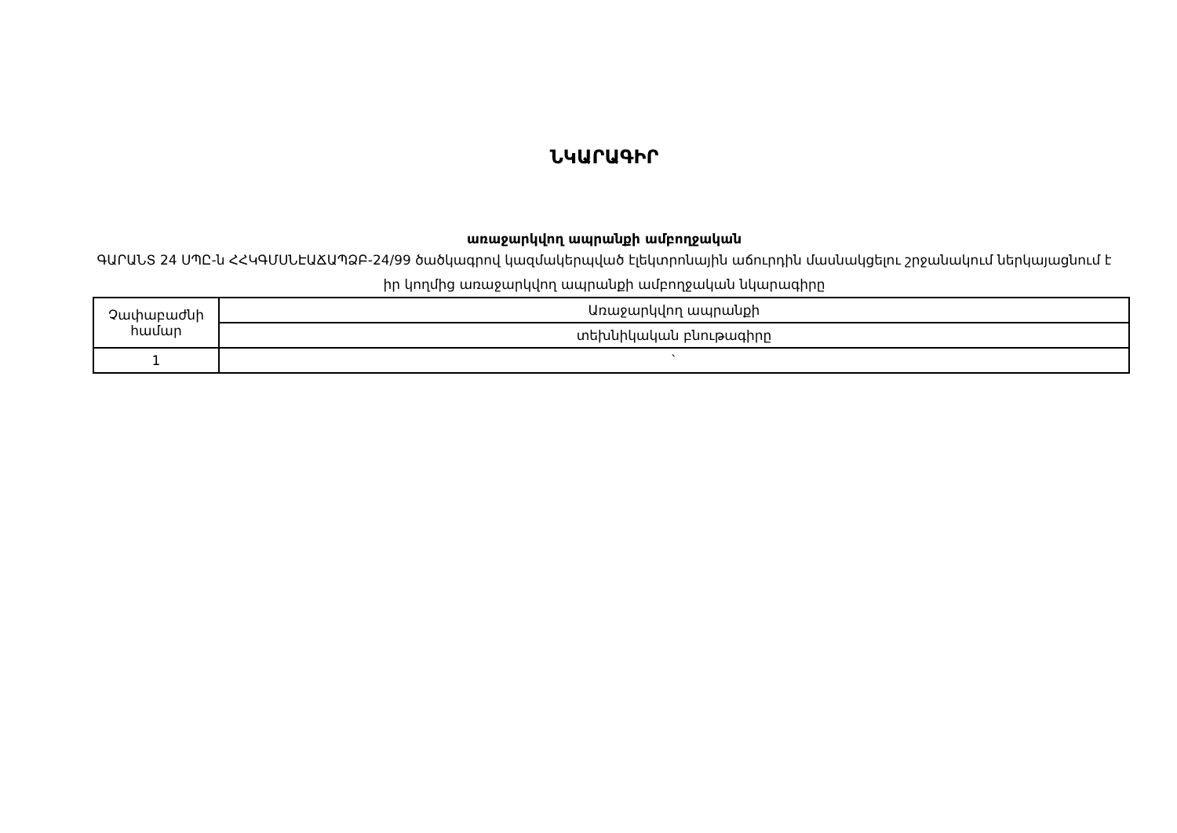ՆԿԱՐԱԳԻՐ
առաջարկվող ապրանքի ամբողջական
ԳԱՐԱՆՏ 24 ՍՊԸ-ն ՀՀԿԳՄՍՆԷԱՃԱՊՁԲ-24/99 ծածկագրով կազմակերպված էլեկտրոնային աճուրդին մասնակցելու շրջանակում ներկայացնում է իր կողմից առաջարկվող ապրանքի ամբողջական նկարագիրը
| Չափաբաժնի համար | Առաջարկվող ապրանքի |
| | տեխնիկական բնութագիրը |
| 1 | ` |